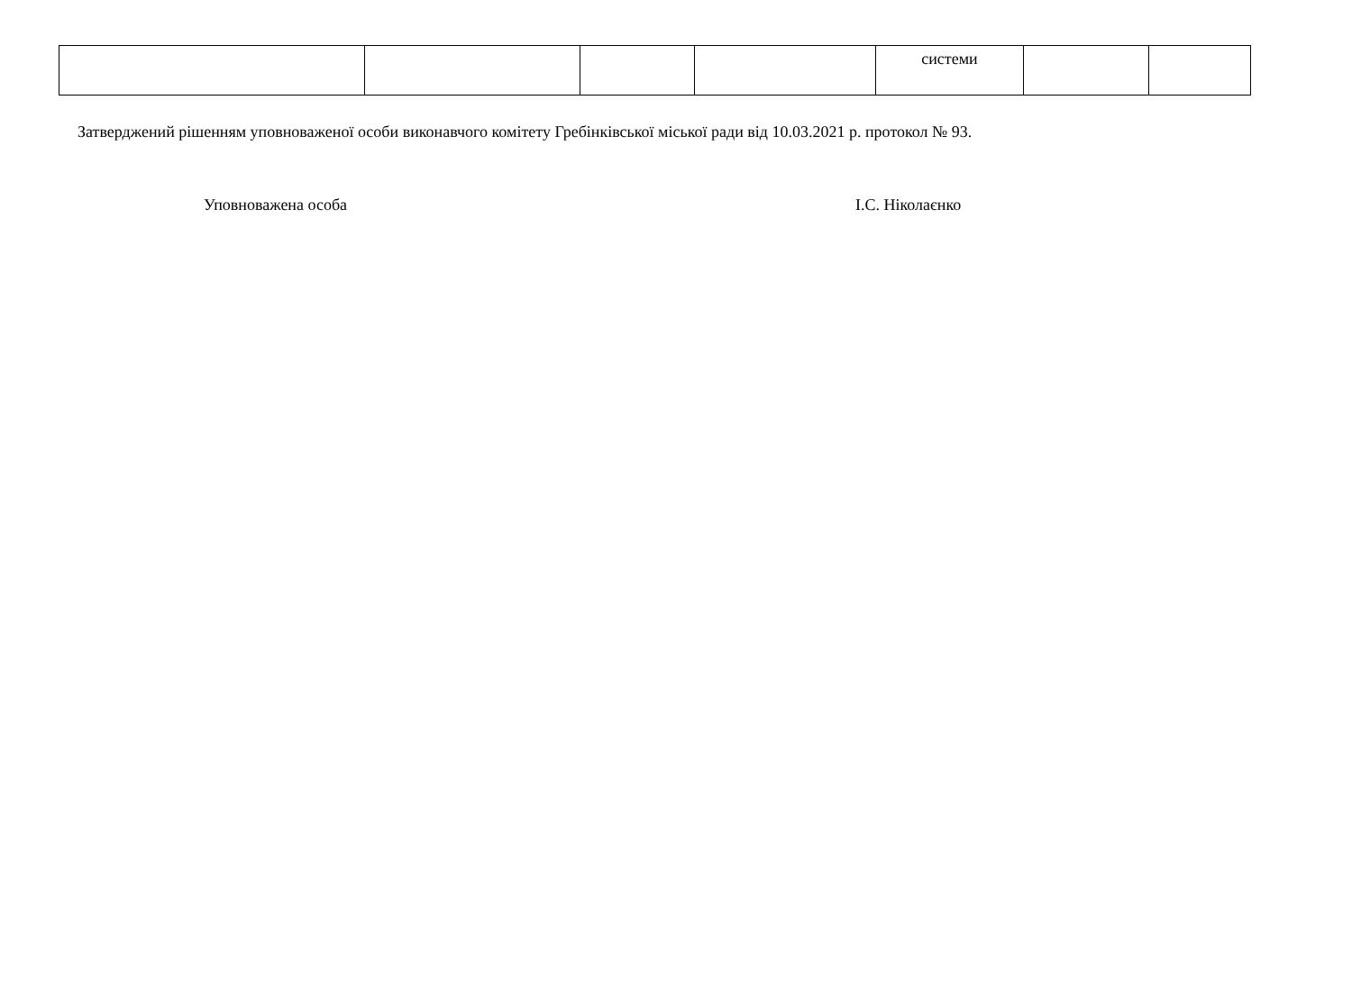| | | | | системи | | |
Затверджений рішенням уповноваженої особи виконавчого комітету Гребінківської міської ради від 10.03.2021 р. протокол № 93.
Уповноважена особа І.С. Ніколаєнко